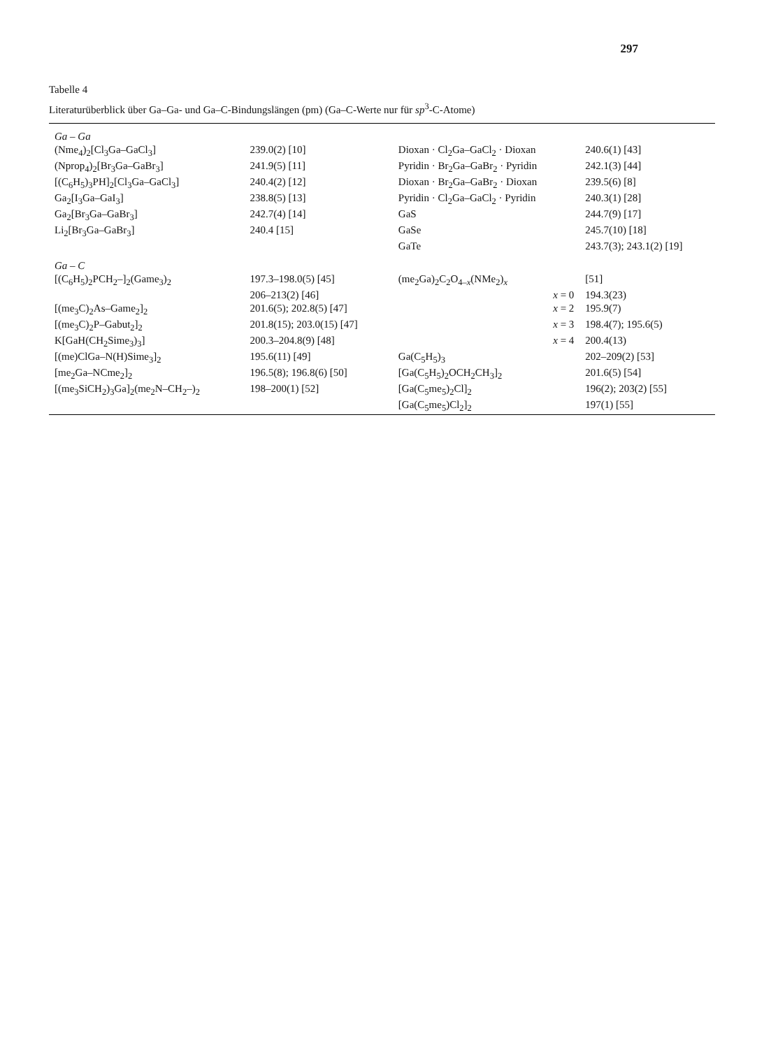297
Tabelle 4
Literaturüberblick über Ga–Ga- und Ga–C-Bindungslängen (pm) (Ga–C-Werte nur für sp<sup>3</sup>-C-Atome)
| Ga – Ga | | | |
| (Nme<sub>4</sub>)<sub>2</sub>[Cl<sub>3</sub>Ga–GaCl<sub>3</sub>] | 239.0(2) [10] | Dioxan · Cl<sub>2</sub>Ga–GaCl<sub>2</sub> · Dioxan | 240.6(1) [43] |
| (Nprop<sub>4</sub>)<sub>2</sub>[Br<sub>3</sub>Ga–GaBr<sub>3</sub>] | 241.9(5) [11] | Pyridin · Br<sub>2</sub>Ga–GaBr<sub>2</sub> · Pyridin | 242.1(3) [44] |
| [(C<sub>6</sub>H<sub>5</sub>)<sub>3</sub>PH]<sub>2</sub>[Cl<sub>3</sub>Ga–GaCl<sub>3</sub>] | 240.4(2) [12] | Dioxan · Br<sub>2</sub>Ga–GaBr<sub>2</sub> · Dioxan | 239.5(6) [8] |
| Ga<sub>2</sub>[I<sub>3</sub>Ga–GaI<sub>3</sub>] | 238.8(5) [13] | Pyridin · Cl<sub>2</sub>Ga–GaCl<sub>2</sub> · Pyridin | 240.3(1) [28] |
| Ga<sub>2</sub>[Br<sub>3</sub>Ga–GaBr<sub>3</sub>] | 242.7(4) [14] | GaS | 244.7(9) [17] |
| Li<sub>2</sub>[Br<sub>3</sub>Ga–GaBr<sub>3</sub>] | 240.4 [15] | GaSe | 245.7(10) [18] |
| | | GaTe | 243.7(3); 243.1(2) [19] |
| Ga – C | | | |
| [(C<sub>6</sub>H<sub>5</sub>)<sub>2</sub>PCH<sub>2</sub>–]<sub>2</sub>(Game<sub>3</sub>)<sub>2</sub> | 197.3–198.0(5) [45] | (me<sub>2</sub>Ga)<sub>2</sub>C<sub>2</sub>O<sub>4–x</sub>(NMe<sub>2</sub>)<sub>x</sub> | [51] |
| | 206–213(2) [46] | x = 0 | 194.3(23) |
| [(me<sub>3</sub>C)<sub>2</sub>As–Game<sub>2</sub>]<sub>2</sub> | 201.6(5); 202.8(5) [47] | x = 2 | 195.9(7) |
| [(me<sub>3</sub>C)<sub>2</sub>P–Gabut<sub>2</sub>]<sub>2</sub> | 201.8(15); 203.0(15) [47] | x = 3 | 198.4(7); 195.6(5) |
| K[GaH(CH<sub>2</sub>Sime<sub>3</sub>)<sub>3</sub>] | 200.3–204.8(9) [48] | x = 4 | 200.4(13) |
| [(me)ClGa–N(H)Sime<sub>3</sub>]<sub>2</sub> | 195.6(11) [49] | Ga(C<sub>5</sub>H<sub>5</sub>)<sub>3</sub> | 202–209(2) [53] |
| [me<sub>2</sub>Ga–NCme<sub>2</sub>]<sub>2</sub> | 196.5(8); 196.8(6) [50] | [Ga(C<sub>5</sub>H<sub>5</sub>)<sub>2</sub>OCH<sub>2</sub>CH<sub>3</sub>]<sub>2</sub> | 201.6(5) [54] |
| [(me<sub>3</sub>SiCH<sub>2</sub>)<sub>3</sub>Ga]<sub>2</sub>(me<sub>2</sub>N–CH<sub>2</sub>–)<sub>2</sub> | 198–200(1) [52] | [Ga(C<sub>5</sub>me<sub>5</sub>)<sub>2</sub>Cl]<sub>2</sub> | 196(2); 203(2) [55] |
| | | [Ga(C<sub>5</sub>me<sub>5</sub>)Cl<sub>2</sub>]<sub>2</sub> | 197(1) [55] |